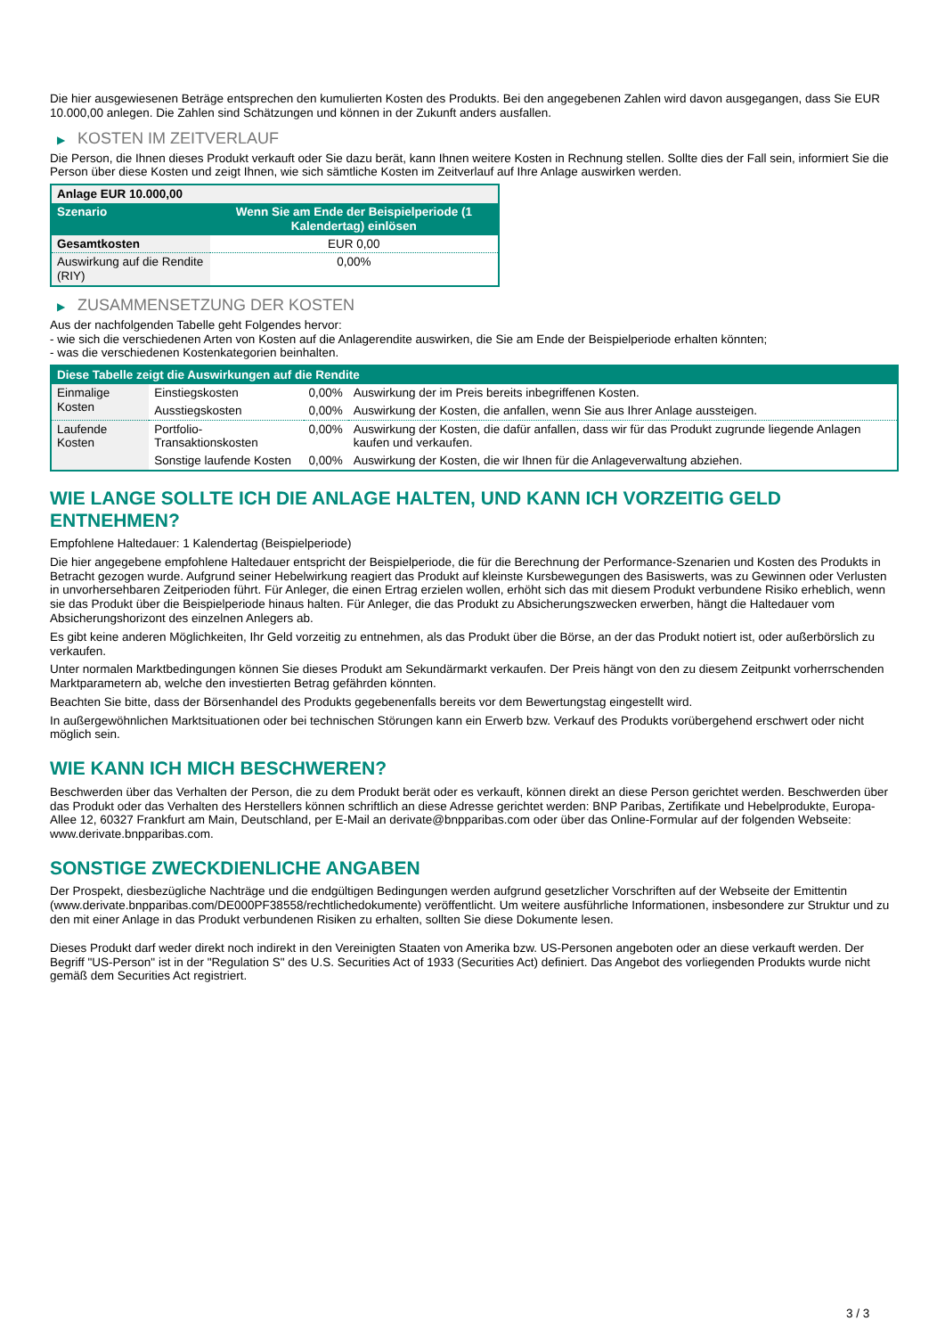Die hier ausgewiesenen Beträge entsprechen den kumulierten Kosten des Produkts. Bei den angegebenen Zahlen wird davon ausgegangen, dass Sie EUR 10.000,00 anlegen. Die Zahlen sind Schätzungen und können in der Zukunft anders ausfallen.
▶ KOSTEN IM ZEITVERLAUF
Die Person, die Ihnen dieses Produkt verkauft oder Sie dazu berät, kann Ihnen weitere Kosten in Rechnung stellen. Sollte dies der Fall sein, informiert Sie die Person über diese Kosten und zeigt Ihnen, wie sich sämtliche Kosten im Zeitverlauf auf Ihre Anlage auswirken werden.
| Anlage EUR 10.000,00 | |
| Szenario | Wenn Sie am Ende der Beispielperiode (1 Kalendertag) einlösen |
| Gesamtkosten | EUR 0,00 |
| Auswirkung auf die Rendite (RIY) | 0,00% |
▶ ZUSAMMENSETZUNG DER KOSTEN
Aus der nachfolgenden Tabelle geht Folgendes hervor:
- wie sich die verschiedenen Arten von Kosten auf die Anlagerendite auswirken, die Sie am Ende der Beispielperiode erhalten könnten;
- was die verschiedenen Kostenkategorien beinhalten.
| Diese Tabelle zeigt die Auswirkungen auf die Rendite | | | |
| --- | --- | --- | --- |
| Einmalige Kosten | Einstiegskosten | 0,00% | Auswirkung der im Preis bereits inbegriffenen Kosten. |
| | Ausstiegskosten | 0,00% | Auswirkung der Kosten, die anfallen, wenn Sie aus Ihrer Anlage aussteigen. |
| Laufende Kosten | Portfolio-Transaktionskosten | 0,00% | Auswirkung der Kosten, die dafür anfallen, dass wir für das Produkt zugrunde liegende Anlagen kaufen und verkaufen. |
| | Sonstige laufende Kosten | 0,00% | Auswirkung der Kosten, die wir Ihnen für die Anlageverwaltung abziehen. |
WIE LANGE SOLLTE ICH DIE ANLAGE HALTEN, UND KANN ICH VORZEITIG GELD ENTNEHMEN?
Empfohlene Haltedauer: 1 Kalendertag (Beispielperiode)
Die hier angegebene empfohlene Haltedauer entspricht der Beispielperiode, die für die Berechnung der Performance-Szenarien und Kosten des Produkts in Betracht gezogen wurde. Aufgrund seiner Hebelwirkung reagiert das Produkt auf kleinste Kursbewegungen des Basiswerts, was zu Gewinnen oder Verlusten in unvorhersehbaren Zeitperioden führt. Für Anleger, die einen Ertrag erzielen wollen, erhöht sich das mit diesem Produkt verbundene Risiko erheblich, wenn sie das Produkt über die Beispielperiode hinaus halten. Für Anleger, die das Produkt zu Absicherungszwecken erwerben, hängt die Haltedauer vom Absicherungshorizont des einzelnen Anlegers ab.
Es gibt keine anderen Möglichkeiten, Ihr Geld vorzeitig zu entnehmen, als das Produkt über die Börse, an der das Produkt notiert ist, oder außerbörslich zu verkaufen.
Unter normalen Marktbedingungen können Sie dieses Produkt am Sekundärmarkt verkaufen. Der Preis hängt von den zu diesem Zeitpunkt vorherrschenden Marktparametern ab, welche den investierten Betrag gefährden könnten.
Beachten Sie bitte, dass der Börsenhandel des Produkts gegebenenfalls bereits vor dem Bewertungstag eingestellt wird.
In außergewöhnlichen Marktsituationen oder bei technischen Störungen kann ein Erwerb bzw. Verkauf des Produkts vorübergehend erschwert oder nicht möglich sein.
WIE KANN ICH MICH BESCHWEREN?
Beschwerden über das Verhalten der Person, die zu dem Produkt berät oder es verkauft, können direkt an diese Person gerichtet werden. Beschwerden über das Produkt oder das Verhalten des Herstellers können schriftlich an diese Adresse gerichtet werden: BNP Paribas, Zertifikate und Hebelprodukte, Europa-Allee 12, 60327 Frankfurt am Main, Deutschland, per E-Mail an derivate@bnpparibas.com oder über das Online-Formular auf der folgenden Webseite: www.derivate.bnpparibas.com.
SONSTIGE ZWECKDIENLICHE ANGABEN
Der Prospekt, diesbezügliche Nachträge und die endgültigen Bedingungen werden aufgrund gesetzlicher Vorschriften auf der Webseite der Emittentin (www.derivate.bnpparibas.com/DE000PF38558/rechtlichedokumente) veröffentlicht. Um weitere ausführliche Informationen, insbesondere zur Struktur und zu den mit einer Anlage in das Produkt verbundenen Risiken zu erhalten, sollten Sie diese Dokumente lesen.
Dieses Produkt darf weder direkt noch indirekt in den Vereinigten Staaten von Amerika bzw. US-Personen angeboten oder an diese verkauft werden. Der Begriff "US-Person" ist in der "Regulation S" des U.S. Securities Act of 1933 (Securities Act) definiert. Das Angebot des vorliegenden Produkts wurde nicht gemäß dem Securities Act registriert.
3 / 3